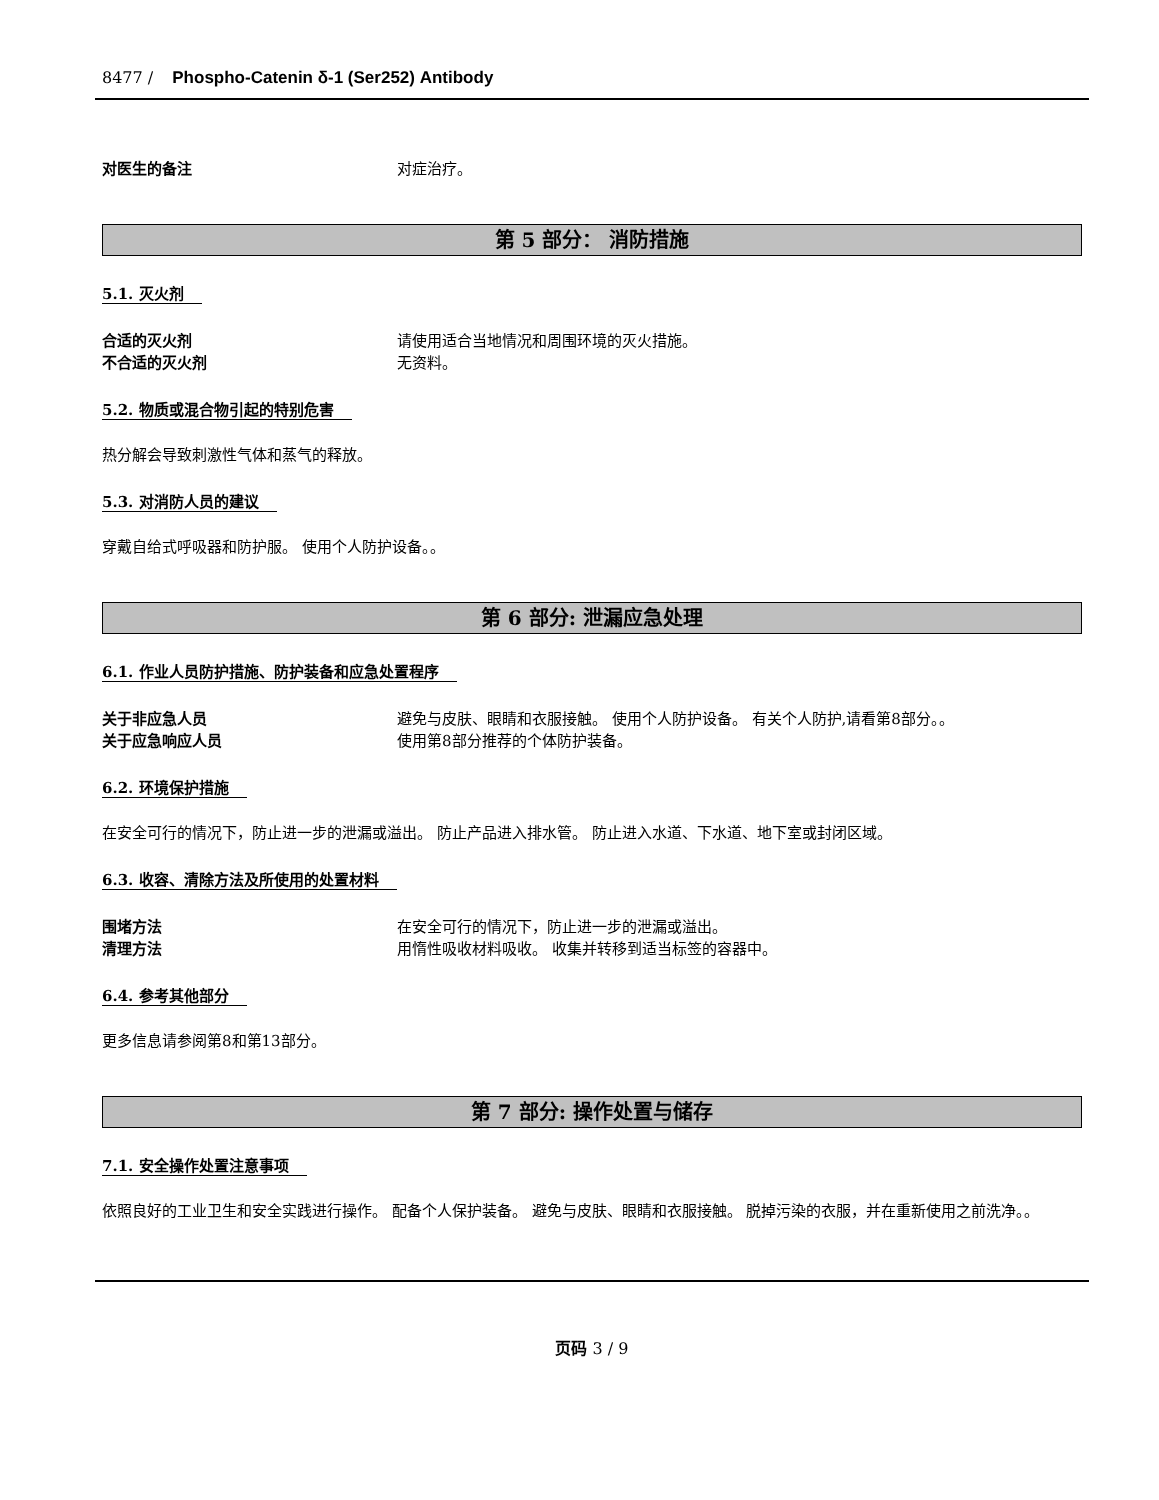8477 / Phospho-Catenin δ-1 (Ser252) Antibody
对医生的备注 对症治疗。
第 5 部分： 消防措施
5.1. 灭火剂
合适的灭火剂 请使用适合当地情况和周围环境的灭火措施。
不合适的灭火剂 无资料。
5.2. 物质或混合物引起的特别危害
热分解会导致刺激性气体和蒸气的释放。
5.3. 对消防人员的建议
穿戴自给式呼吸器和防护服。 使用个人防护设备。。
第 6 部分: 泄漏应急处理
6.1. 作业人员防护措施、防护装备和应急处置程序
关于非应急人员 避免与皮肤、眼睛和衣服接触。 使用个人防护设备。 有关个人防护,请看第8部分。。
关于应急响应人员 使用第8部分推荐的个体防护装备。
6.2. 环境保护措施
在安全可行的情况下，防止进一步的泄漏或溢出。 防止产品进入排水管。 防止进入水道、下水道、地下室或封闭区域。
6.3. 收容、清除方法及所使用的处置材料
围堵方法 在安全可行的情况下，防止进一步的泄漏或溢出。
清理方法 用惰性吸收材料吸收。 收集并转移到适当标签的容器中。
6.4. 参考其他部分
更多信息请参阅第8和第13部分。
第 7 部分: 操作处置与储存
7.1. 安全操作处置注意事项
依照良好的工业卫生和安全实践进行操作。 配备个人保护装备。 避免与皮肤、眼睛和衣服接触。 脱掉污染的衣服，并在重新使用之前洗净。。
页码 3 / 9